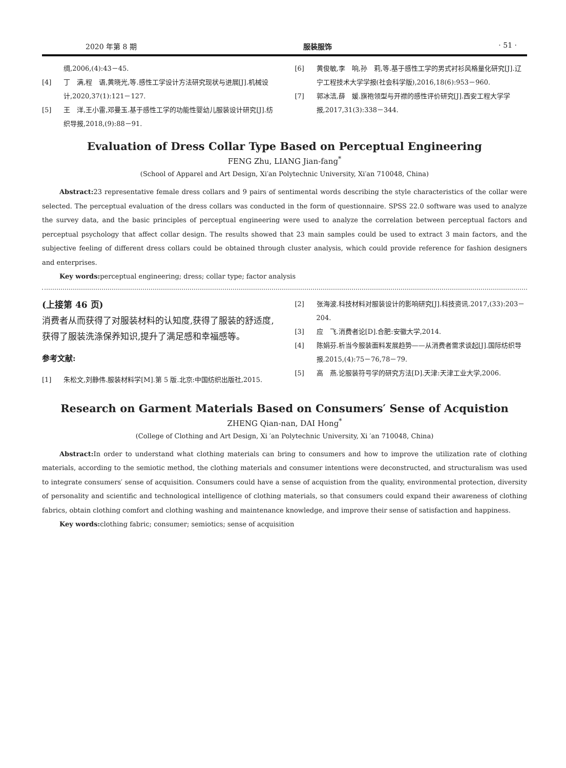2020 年第 8 期 服装服饰 · 51 ·
绸,2006,(4):43－45.
[4] 丁　满,程　语,黄晓光,等.感性工学设计方法研究现状与进展[J].机械设计,2020,37(1):121－127.
[5] 王　洋,王小雷,邓曼玉.基于感性工学的功能性婴幼儿服装设计研究[J].纺织导报,2018,(9):88－91.
[6] 黄俊敏,李　响,孙　莉,等.基于感性工学的男式衬衫风格量化研究[J].辽宁工程技术大学学报(社会科学版),2016,18(6):953－960.
[7] 郭冰洁,薛　媛.旗袍领型与开襟的感性评价研究[J].西安工程大学学报,2017,31(3):338－344.
Evaluation of Dress Collar Type Based on Perceptual Engineering
FENG Zhu, LIANG Jian-fang<sup>*</sup>
(School of Apparel and Art Design, Xi′an Polytechnic University, Xi′an 710048, China)
Abstract: 23 representative female dress collars and 9 pairs of sentimental words describing the style characteristics of the collar were selected. The perceptual evaluation of the dress collars was conducted in the form of questionnaire. SPSS 22.0 software was used to analyze the survey data, and the basic principles of perceptual engineering were used to analyze the correlation between perceptual factors and perceptual psychology that affect collar design. The results showed that 23 main samples could be used to extract 3 main factors, and the subjective feeling of different dress collars could be obtained through cluster analysis, which could provide reference for fashion designers and enterprises.
Key words: perceptual engineering; dress; collar type; factor analysis
(上接第 46 页)
消费者从而获得了对服装材料的认知度,获得了服装的舒适度,获得了服装洗涤保养知识,提升了满足感和幸福感等。
参考文献:
[1] 朱松文,刘静伟.服装材料学[M].第 5 版.北京:中国纺织出版社,2015.
[2] 张海波.科技材料对服装设计的影响研究[J].科技资讯.2017,(33):203－204.
[3] 应　飞.消费者论[D].合肥:安徽大学,2014.
[4] 陈娟芬.析当今服装面料发展趋势——从消费者需求谈起[J].国际纺织导报.2015,(4):75－76,78－79.
[5] 高　燕.论服装符号学的研究方法[D].天津:天津工业大学,2006.
Research on Garment Materials Based on Consumers′ Sense of Acquistion
ZHENG Qian-nan, DAI Hong<sup>*</sup>
(College of Clothing and Art Design, Xi ′an Polytechnic University, Xi ′an 710048, China)
Abstract: In order to understand what clothing materials can bring to consumers and how to improve the utilization rate of clothing materials, according to the semiotic method, the clothing materials and consumer intentions were deconstructed, and structuralism was used to integrate consumers′ sense of acquisition. Consumers could have a sense of acquistion from the quality, environmental protection, diversity of personality and scientific and technological intelligence of clothing materials, so that consumers could expand their awareness of clothing fabrics, obtain clothing comfort and clothing washing and maintenance knowledge, and improve their sense of satisfaction and happiness.
Key words: clothing fabric; consumer; semiotics; sense of acquisition